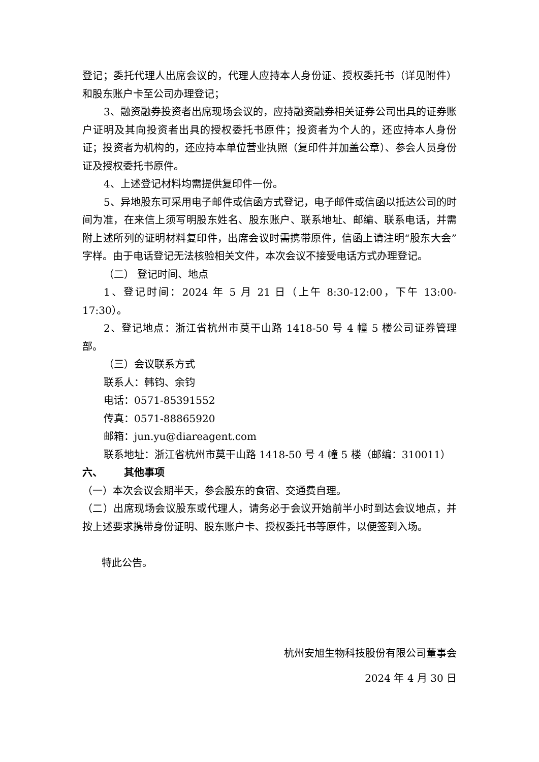登记；委托代理人出席会议的，代理人应持本人身份证、授权委托书（详见附件）和股东账户卡至公司办理登记；
3、融资融券投资者出席现场会议的，应持融资融券相关证券公司出具的证券账户证明及其向投资者出具的授权委托书原件；投资者为个人的，还应持本人身份证；投资者为机构的，还应持本单位营业执照（复印件并加盖公章）、参会人员身份证及授权委托书原件。
4、上述登记材料均需提供复印件一份。
5、异地股东可采用电子邮件或信函方式登记，电子邮件或信函以抵达公司的时间为准，在来信上须写明股东姓名、股东账户、联系地址、邮编、联系电话，并需附上述所列的证明材料复印件，出席会议时需携带原件，信函上请注明“股东大会”字样。由于电话登记无法核验相关文件，本次会议不接受电话方式办理登记。
（二） 登记时间、地点
1、登记时间：2024 年 5 月 21 日（上午 8:30-12:00，下午 13:00-17:30）。
2、登记地点：浙江省杭州市莫干山路 1418-50 号 4 幢 5 楼公司证券管理部。
（三）会议联系方式
联系人：韩钧、余钧
电话：0571-85391552
传真：0571-88865920
邮箱：jun.yu@diareagent.com
联系地址：浙江省杭州市莫干山路 1418-50 号 4 幢 5 楼（邮编：310011）
六、 其他事项
（一）本次会议会期半天，参会股东的食宿、交通费自理。
（二）出席现场会议股东或代理人，请务必于会议开始前半小时到达会议地点，并按上述要求携带身份证明、股东账户卡、授权委托书等原件，以便签到入场。
特此公告。
杭州安旭生物科技股份有限公司董事会
2024 年 4 月 30 日